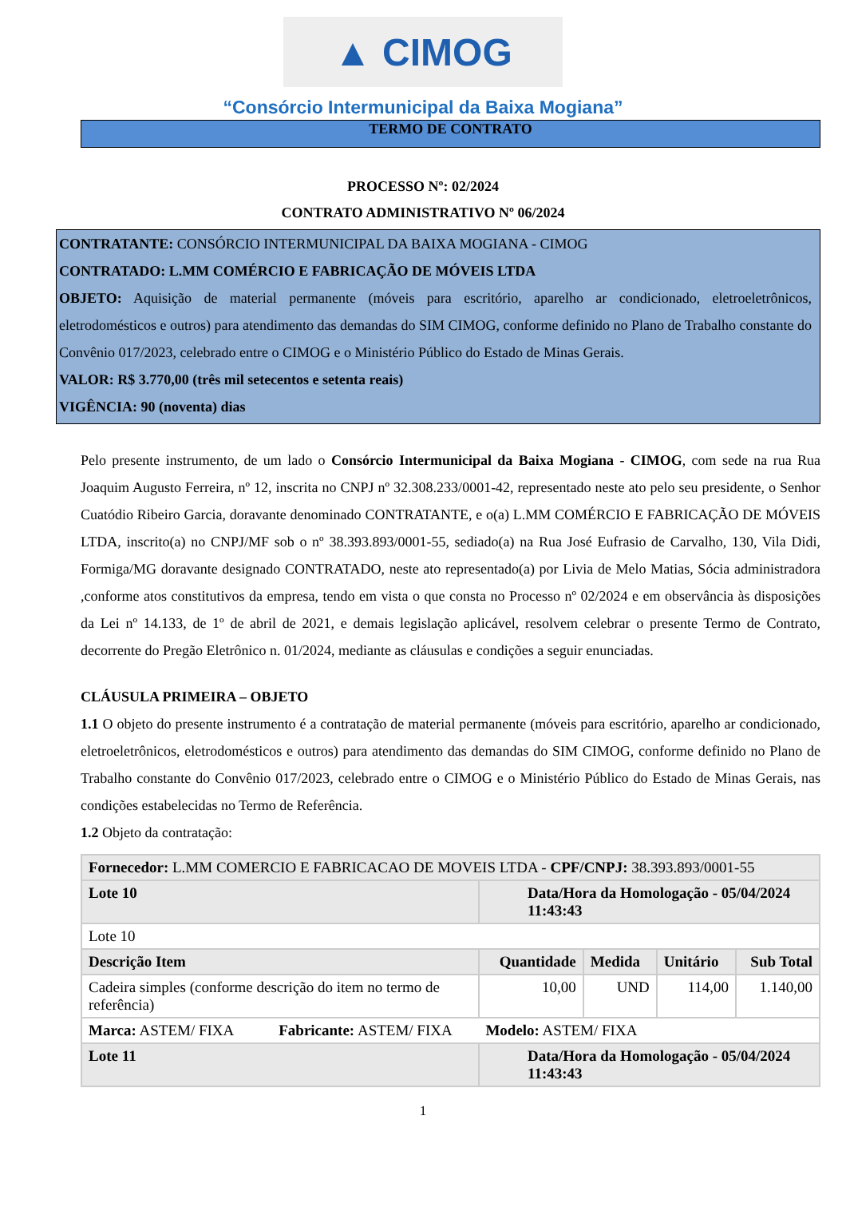▲ CIMOG
“Consórcio Intermunicipal da Baixa Mogiana”
TERMO DE CONTRATO
PROCESSO Nº: 02/2024
CONTRATO ADMINISTRATIVO Nº 06/2024
CONTRATANTE: CONSÓRCIO INTERMUNICIPAL DA BAIXA MOGIANA - CIMOG
CONTRATADO: L.MM COMÉRCIO E FABRICAÇÃO DE MÓVEIS LTDA
OBJETO: Aquisição de material permanente (móveis para escritório, aparelho ar condicionado, eletroeletrônicos, eletrodomésticos e outros) para atendimento das demandas do SIM CIMOG, conforme definido no Plano de Trabalho constante do Convênio 017/2023, celebrado entre o CIMOG e o Ministério Público do Estado de Minas Gerais.
VALOR: R$ 3.770,00 (três mil setecentos e setenta reais)
VIGÊNCIA: 90 (noventa) dias
Pelo presente instrumento, de um lado o Consórcio Intermunicipal da Baixa Mogiana - CIMOG, com sede na rua Rua Joaquim Augusto Ferreira, nº 12, inscrita no CNPJ nº 32.308.233/0001-42, representado neste ato pelo seu presidente, o Senhor Cuatódio Ribeiro Garcia, doravante denominado CONTRATANTE, e o(a) L.MM COMÉRCIO E FABRICAÇÃO DE MÓVEIS LTDA, inscrito(a) no CNPJ/MF sob o nº 38.393.893/0001-55, sediado(a) na Rua José Eufrasio de Carvalho, 130, Vila Didi, Formiga/MG doravante designado CONTRATADO, neste ato representado(a) por Livia de Melo Matias, Sócia administradora ,conforme atos constitutivos da empresa, tendo em vista o que consta no Processo nº 02/2024 e em observância às disposições da Lei nº 14.133, de 1º de abril de 2021, e demais legislação aplicável, resolvem celebrar o presente Termo de Contrato, decorrente do Pregão Eletrônico n. 01/2024, mediante as cláusulas e condições a seguir enunciadas.
CLÁUSULA PRIMEIRA – OBJETO
1.1 O objeto do presente instrumento é a contratação de material permanente (móveis para escritório, aparelho ar condicionado, eletroeletrônicos, eletrodomésticos e outros) para atendimento das demandas do SIM CIMOG, conforme definido no Plano de Trabalho constante do Convênio 017/2023, celebrado entre o CIMOG e o Ministério Público do Estado de Minas Gerais, nas condições estabelecidas no Termo de Referência.
1.2 Objeto da contratação:
| Fornecedor: L.MM COMERCIO E FABRICACAO DE MOVEIS LTDA - CPF/CNPJ: 38.393.893/0001-55 | | | | |
| Lote 10 | Data/Hora da Homologação - 05/04/2024 11:43:43 | | | |
| Lote 10 | | | | |
| Descrição Item | Quantidade | Medida | Unitário | Sub Total |
| Cadeira simples (conforme descrição do item no termo de referência) | 10,00 | UND | 114,00 | 1.140,00 |
| Marca: ASTEM/ FIXA Fabricante: ASTEM/ FIXA Modelo: ASTEM/ FIXA | | | | |
| Lote 11 | Data/Hora da Homologação - 05/04/2024 11:43:43 | | | |
1